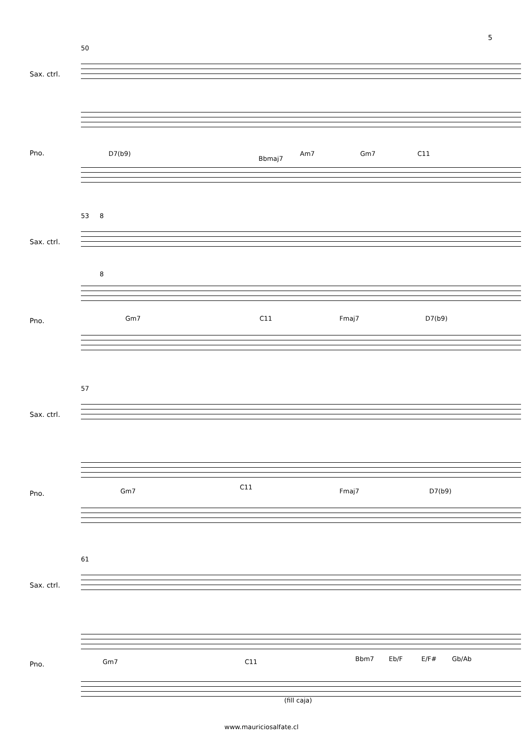5
50
Sax. ctrl.
Pno. D7(b9)
Bbmaj7
Am7 Gm7 C11
53 8
Sax. ctrl.
8
Pno. Gm7 C11 Fmaj7 D7(b9)
57
Sax. ctrl.
Pno. Gm7
C11
Fmaj7 D7(b9)
61
Sax. ctrl.
Pno. Gm7 C11 Bbm7 Eb/F E/F# Gb/Ab
(fill caja)
www.mauriciosalfate.cl